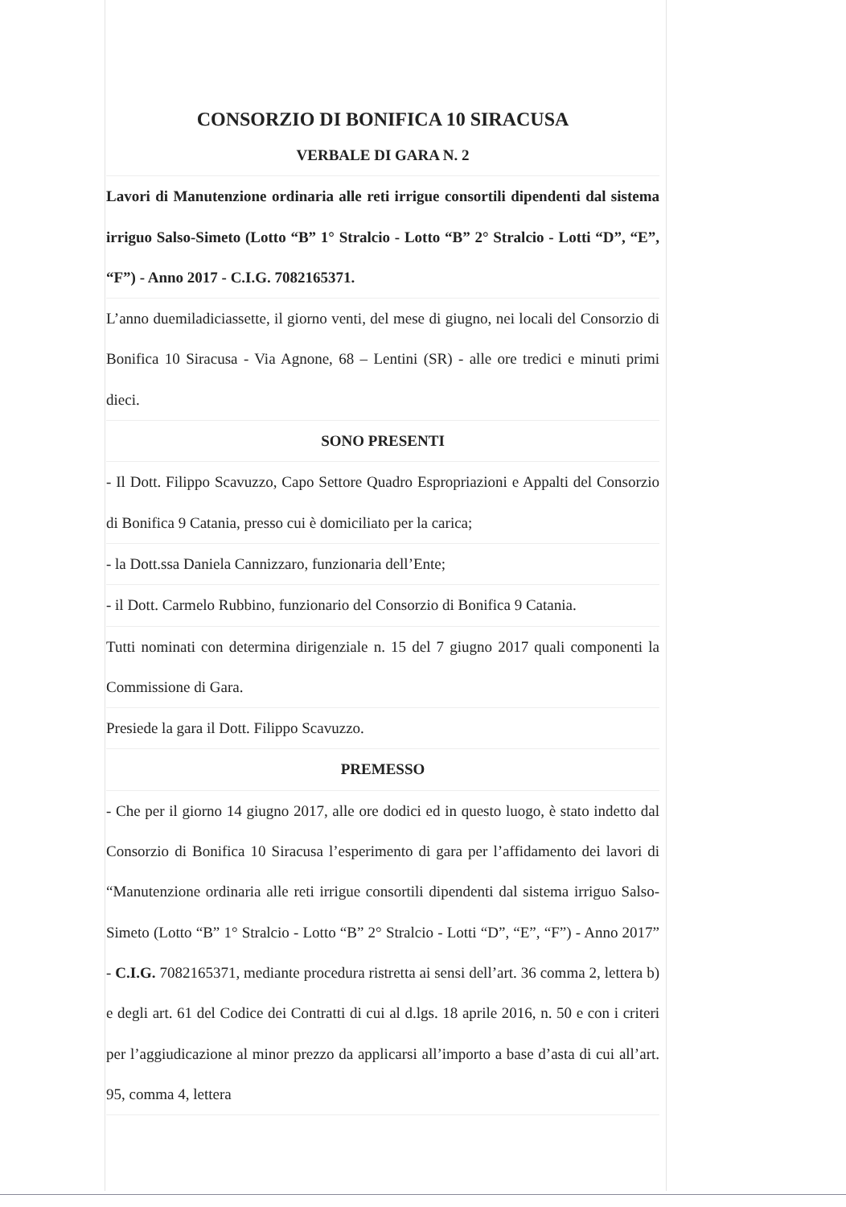CONSORZIO DI BONIFICA 10 SIRACUSA
VERBALE DI GARA N. 2
Lavori di Manutenzione ordinaria alle reti irrigue consortili dipendenti dal sistema irriguo Salso-Simeto (Lotto “B” 1° Stralcio - Lotto “B” 2° Stralcio - Lotti “D”, “E”, “F”) - Anno 2017 - C.I.G. 7082165371.
L’anno duemiladiciassette, il giorno venti, del mese di giugno, nei locali del Consorzio di Bonifica 10 Siracusa - Via Agnone, 68 – Lentini (SR) - alle ore tredici e minuti primi dieci.
SONO PRESENTI
- Il Dott. Filippo Scavuzzo, Capo Settore Quadro Espropriazioni e Appalti del Consorzio di Bonifica 9 Catania, presso cui è domiciliato per la carica;
- la Dott.ssa Daniela Cannizzaro, funzionaria dell’Ente;
- il Dott. Carmelo Rubbino, funzionario del Consorzio di Bonifica 9 Catania.
Tutti nominati con determina dirigenziale n. 15 del 7 giugno 2017 quali componenti la Commissione di Gara.
Presiede la gara il Dott. Filippo Scavuzzo.
PREMESSO
- Che per il giorno 14 giugno 2017, alle ore dodici ed in questo luogo, è stato indetto dal Consorzio di Bonifica 10 Siracusa l’esperimento di gara per l’affidamento dei lavori di “Manutenzione ordinaria alle reti irrigue consortili dipendenti dal sistema irriguo Salso-Simeto (Lotto “B” 1° Stralcio - Lotto “B” 2° Stralcio - Lotti “D”, “E”, “F”) - Anno 2017” - C.I.G. 7082165371, mediante procedura ristretta ai sensi dell’art. 36 comma 2, lettera b) e degli art. 61 del Codice dei Contratti di cui al d.lgs. 18 aprile 2016, n. 50 e con i criteri per l’aggiudicazione al minor prezzo da applicarsi all’importo a base d’asta di cui all’art. 95, comma 4, lettera